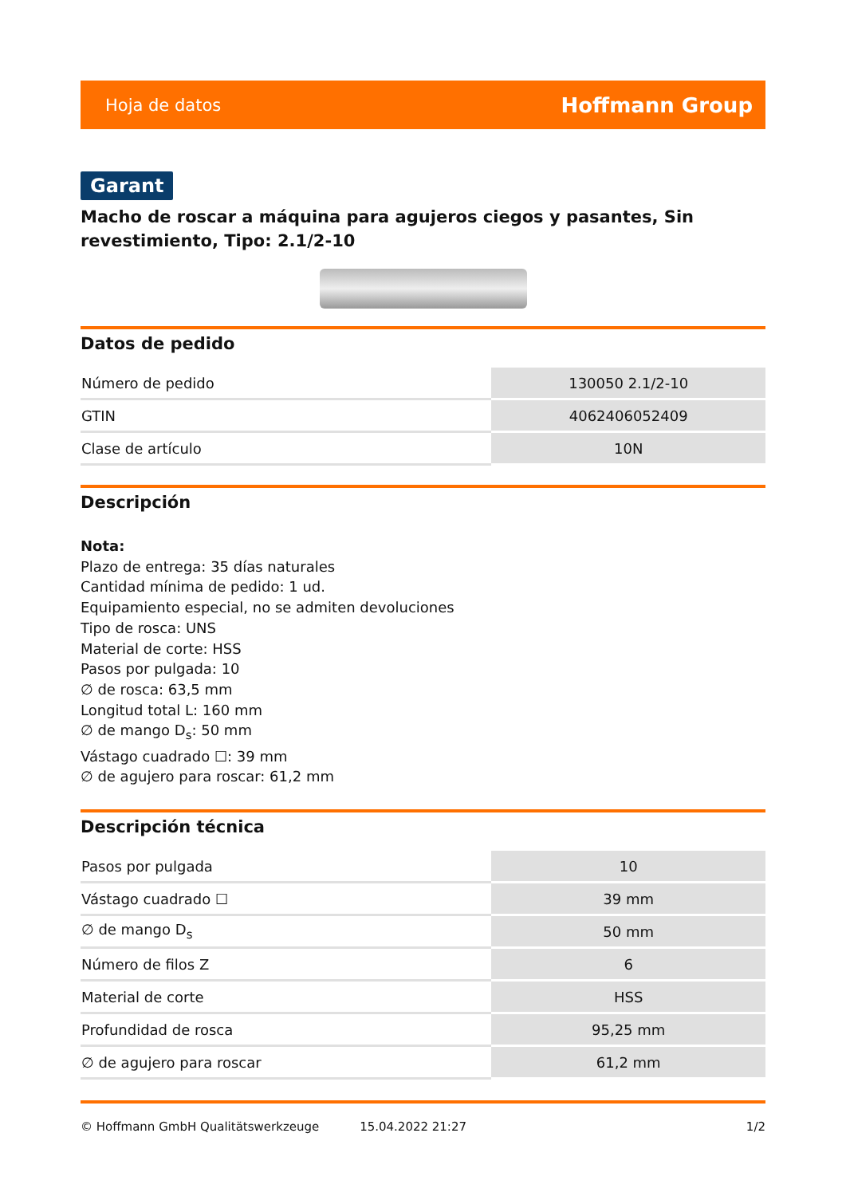Hoja de datos Hoffmann Group
Garant
Macho de roscar a máquina para agujeros ciegos y pasantes, Sin revestimiento, Tipo: 2.1/2-10
Datos de pedido
| Número de pedido | 130050 2.1/2-10 |
| GTIN | 4062406052409 |
| Clase de artículo | 10N |
Descripción
Nota:
Plazo de entrega: 35 días naturales
Cantidad mínima de pedido: 1 ud.
Equipamiento especial, no se admiten devoluciones
Tipo de rosca: UNS
Material de corte: HSS
Pasos por pulgada: 10
∅ de rosca: 63,5 mm
Longitud total L: 160 mm
∅ de mango D<sub>s</sub>: 50 mm
Vástago cuadrado ☐: 39 mm
∅ de agujero para roscar: 61,2 mm
Descripción técnica
| Pasos por pulgada | 10 |
| Vástago cuadrado ☐ | 39 mm |
| ∅ de mango D<sub>s</sub> | 50 mm |
| Número de filos Z | 6 |
| Material de corte | HSS |
| Profundidad de rosca | 95,25 mm |
| ∅ de agujero para roscar | 61,2 mm |
© Hoffmann GmbH Qualitätswerkzeuge 15.04.2022 21:27 1/2